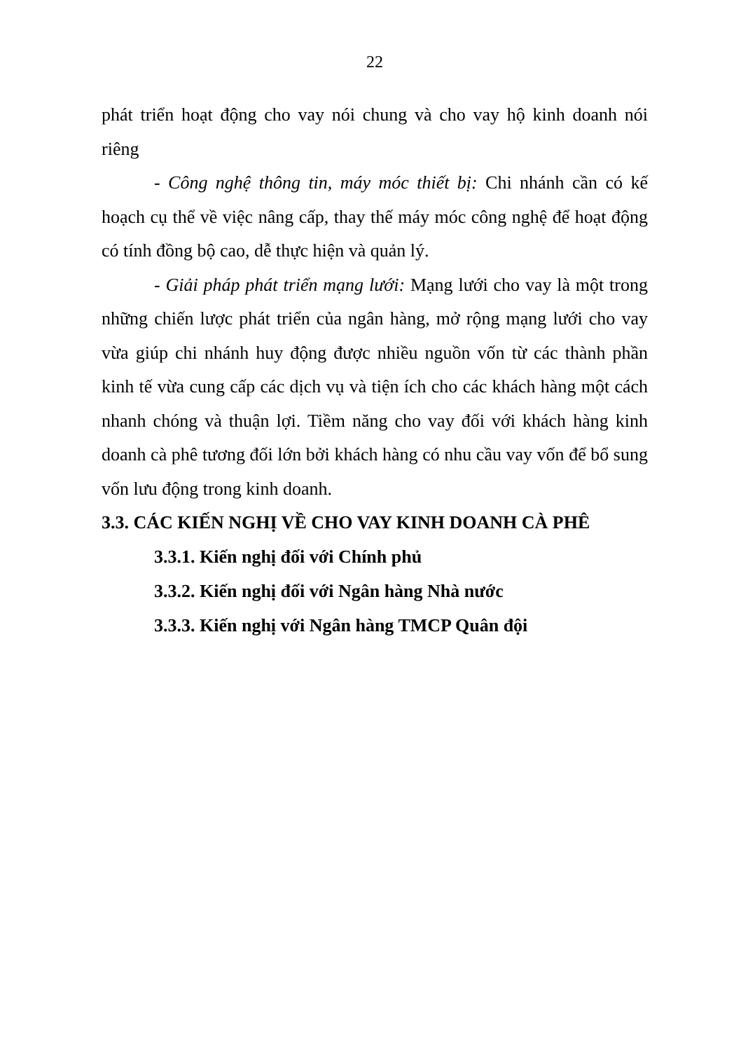22
phát triển hoạt động cho vay nói chung và cho vay hộ kinh doanh nói riêng
- Công nghệ thông tin, máy móc thiết bị: Chi nhánh cần có kế hoạch cụ thể về việc nâng cấp, thay thế máy móc công nghệ để hoạt động có tính đồng bộ cao, dễ thực hiện và quản lý.
- Giải pháp phát triển mạng lưới: Mạng lưới cho vay là một trong những chiến lược phát triển của ngân hàng, mở rộng mạng lưới cho vay vừa giúp chi nhánh huy động được nhiều nguồn vốn từ các thành phần kinh tế vừa cung cấp các dịch vụ và tiện ích cho các khách hàng một cách nhanh chóng và thuận lợi. Tiềm năng cho vay đối với khách hàng kinh doanh cà phê tương đối lớn bởi khách hàng có nhu cầu vay vốn để bổ sung vốn lưu động trong kinh doanh.
3.3. CÁC KIẾN NGHỊ VỀ CHO VAY KINH DOANH CÀ PHÊ
3.3.1. Kiến nghị đối với Chính phủ
3.3.2. Kiến nghị đối với Ngân hàng Nhà nước
3.3.3. Kiến nghị với Ngân hàng TMCP Quân đội